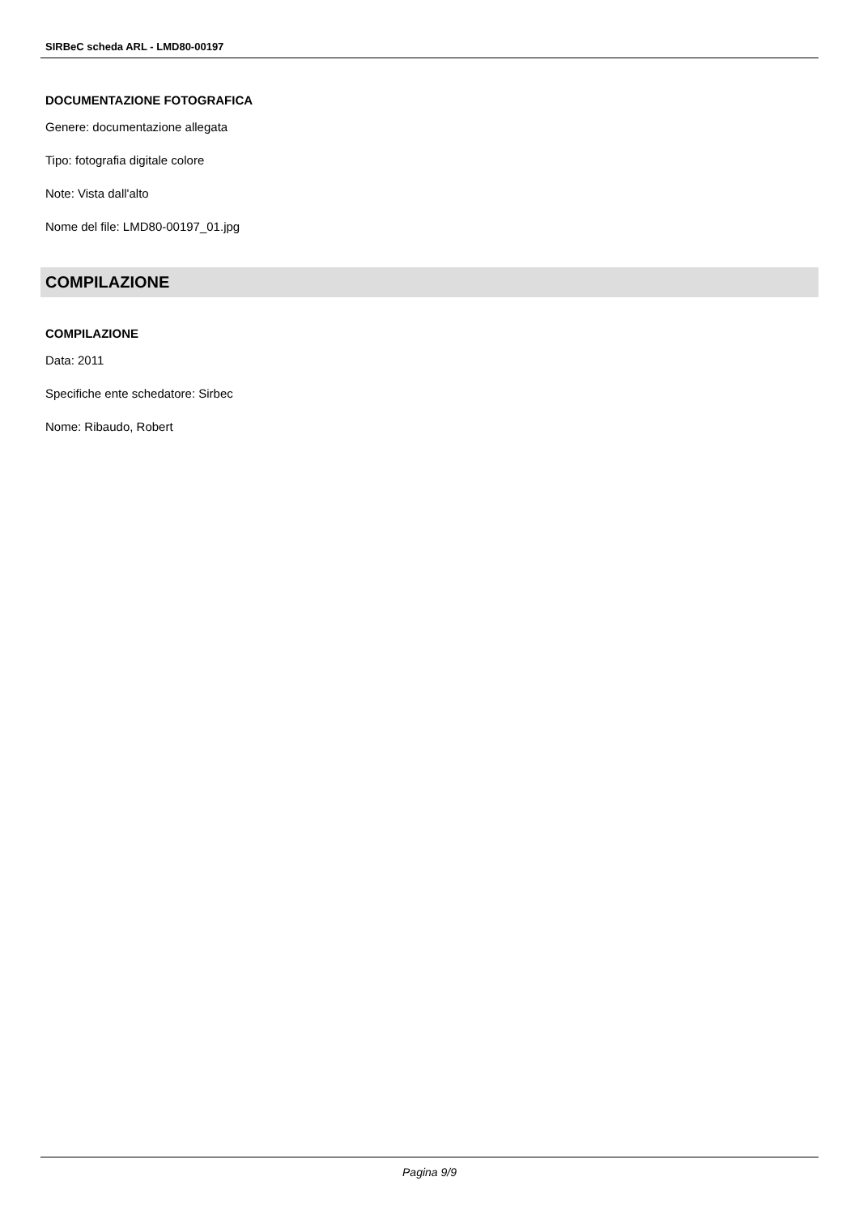SIRBeC scheda ARL - LMD80-00197
DOCUMENTAZIONE FOTOGRAFICA
Genere: documentazione allegata
Tipo: fotografia digitale colore
Note: Vista dall'alto
Nome del file: LMD80-00197_01.jpg
COMPILAZIONE
COMPILAZIONE
Data: 2011
Specifiche ente schedatore: Sirbec
Nome: Ribaudo, Robert
Pagina 9/9